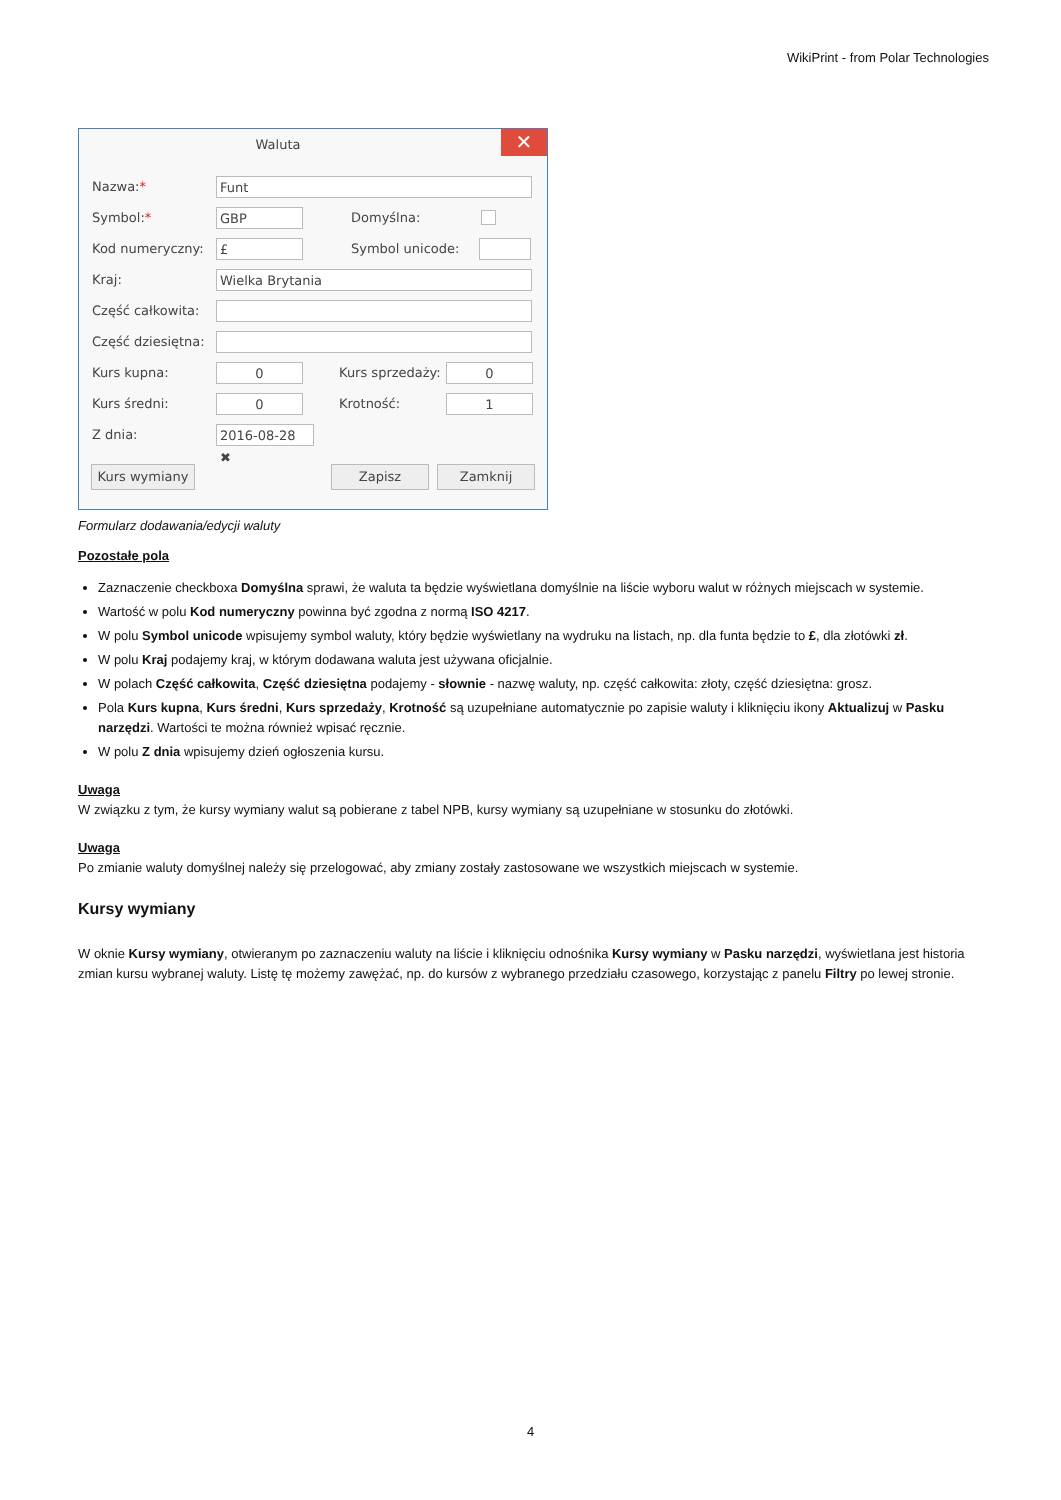WikiPrint - from Polar Technologies
Waluta
✕
Nazwa:* Funt
Symbol:* GBP Domyślna:
Kod numeryczny: £ Symbol unicode:
Kraj: Wielka Brytania
Część całkowita:
Część dziesiętna:
Kurs kupna: 0 Kurs sprzedaży: 0
Kurs średni: 0 Krotność: 1
Z dnia: 2016-08-28 ✖
Kurs wymiany Zapisz Zamknij
Formularz dodawania/edycji waluty
Pozostałe pola
Zaznaczenie checkboxa Domyślna sprawi, że waluta ta będzie wyświetlana domyślnie na liście wyboru walut w różnych miejscach w systemie.
Wartość w polu Kod numeryczny powinna być zgodna z normą ISO 4217.
W polu Symbol unicode wpisujemy symbol waluty, który będzie wyświetlany na wydruku na listach, np. dla funta będzie to £, dla złotówki zł.
W polu Kraj podajemy kraj, w którym dodawana waluta jest używana oficjalnie.
W polach Część całkowita, Część dziesiętna podajemy - słownie - nazwę waluty, np. część całkowita: złoty, część dziesiętna: grosz.
Pola Kurs kupna, Kurs średni, Kurs sprzedaży, Krotność są uzupełniane automatycznie po zapisie waluty i kliknięciu ikony Aktualizuj w Pasku narzędzi. Wartości te można również wpisać ręcznie.
W polu Z dnia wpisujemy dzień ogłoszenia kursu.
Uwaga
W związku z tym, że kursy wymiany walut są pobierane z tabel NPB, kursy wymiany są uzupełniane w stosunku do złotówki.
Uwaga
Po zmianie waluty domyślnej należy się przelogować, aby zmiany zostały zastosowane we wszystkich miejscach w systemie.
Kursy wymiany
W oknie Kursy wymiany, otwieranym po zaznaczeniu waluty na liście i kliknięciu odnośnika Kursy wymiany w Pasku narzędzi, wyświetlana jest historia zmian kursu wybranej waluty. Listę tę możemy zawężać, np. do kursów z wybranego przedziału czasowego, korzystając z panelu Filtry po lewej stronie.
4